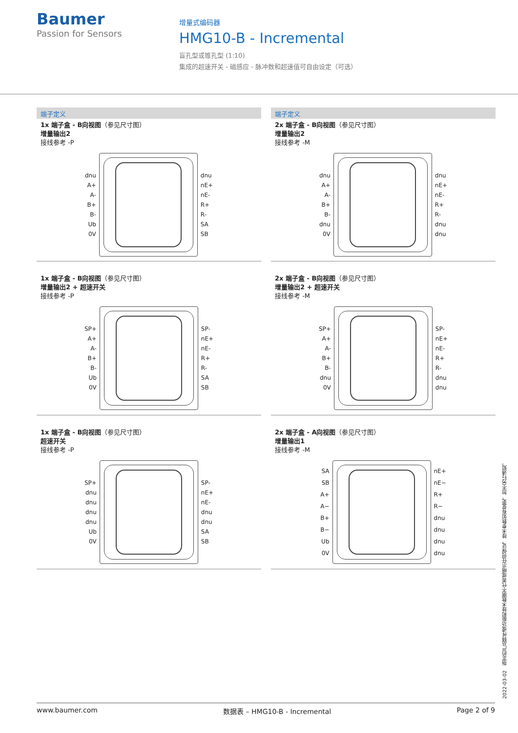Baumer
Passion for Sensors
增量式编码器
HMG10-B - Incremental
盲孔型或锥孔型 (1:10)
集成的超速开关 - 磁感应 - 脉冲数和超速值可自由设定（可选）
端子定义
1x 端子盒 - B向视图（参见尺寸图）
增量输出2
接线参考 -P
dnu
A+
A-
B+
B-
Ub
0V
dnu
nE+
nE-
R+
R-
SA
SB
端子定义
2x 端子盒 - B向视图（参见尺寸图）
增量输出2
接线参考 -M
dnu
A+
A-
B+
B-
dnu
0V
dnu
nE+
nE-
R+
R-
dnu
dnu
1x 端子盒 - B向视图（参见尺寸图）
增量输出2 + 超速开关
接线参考 -P
SP+
A+
A-
B+
B-
Ub
0V
SP-
nE+
nE-
R+
R-
SA
SB
2x 端子盒 - B向视图（参见尺寸图）
增量输出2 + 超速开关
接线参考 -M
SP+
A+
A-
B+
B-
dnu
0V
SP-
nE+
nE-
R+
R-
dnu
dnu
1x 端子盒 - B向视图（参见尺寸图）
超速开关
接线参考 -P
SP+
dnu
dnu
dnu
dnu
Ub
0V
SP-
nE+
nE-
dnu
dnu
SA
SB
2x 端子盒 - A向视图（参见尺寸图）
增量输出1
接线参考 -M
SA
SB
A+
A−
B+
B−
Ub
0V
nE+
nE−
R+
R−
dnu
dnu
dnu
dnu
2022-03-02 指定的产品特性或功能和技术数据不代表或暗示任何保证，技术参数如有变更，恕不另行通知。
www.baumer.com 数据表 – HMG10-B - Incremental Page 2 of 9